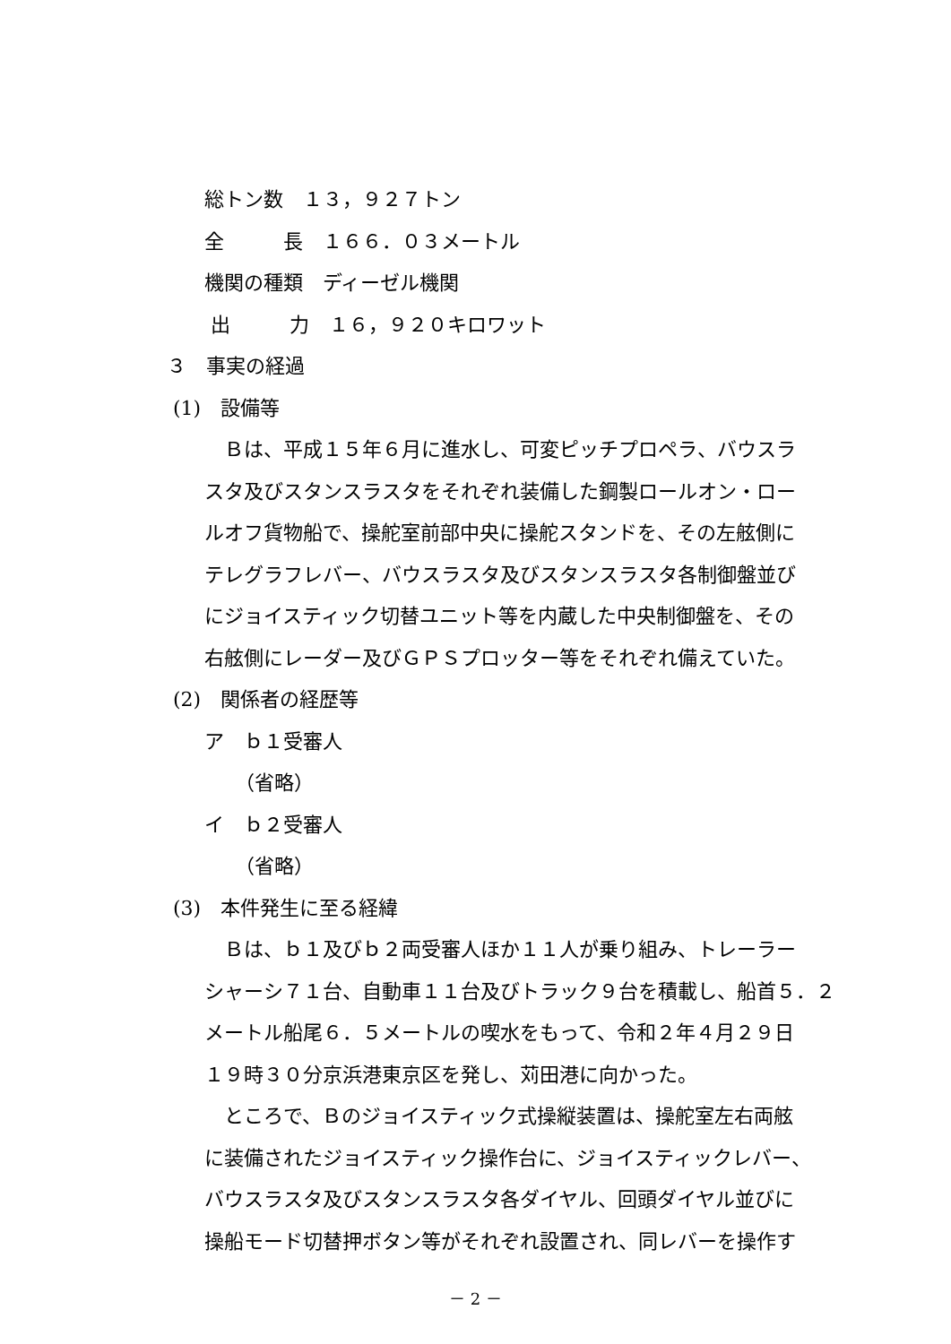総トン数　１３，９２７トン
全　　　長　１６６．０３メートル
機関の種類　ディーゼル機関
出　　　力　１６，９２０キロワット
３　事実の経過
(1)　設備等
　Ｂは、平成１５年６月に進水し、可変ピッチプロペラ、バウスラ
スタ及びスタンスラスタをそれぞれ装備した鋼製ロールオン・ロー
ルオフ貨物船で、操舵室前部中央に操舵スタンドを、その左舷側に
テレグラフレバー、バウスラスタ及びスタンスラスタ各制御盤並び
にジョイスティック切替ユニット等を内蔵した中央制御盤を、その
右舷側にレーダー及びＧＰＳプロッター等をそれぞれ備えていた。
(2)　関係者の経歴等
ア　ｂ１受審人
（省略）
イ　ｂ２受審人
（省略）
(3)　本件発生に至る経緯
　Ｂは、ｂ１及びｂ２両受審人ほか１１人が乗り組み、トレーラー
シャーシ７１台、自動車１１台及びトラック９台を積載し、船首５．２
メートル船尾６．５メートルの喫水をもって、令和２年４月２９日
１９時３０分京浜港東京区を発し、苅田港に向かった。
　ところで、Ｂのジョイスティック式操縦装置は、操舵室左右両舷
に装備されたジョイスティック操作台に、ジョイスティックレバー、
バウスラスタ及びスタンスラスタ各ダイヤル、回頭ダイヤル並びに
操船モード切替押ボタン等がそれぞれ設置され、同レバーを操作す
－ 2 －